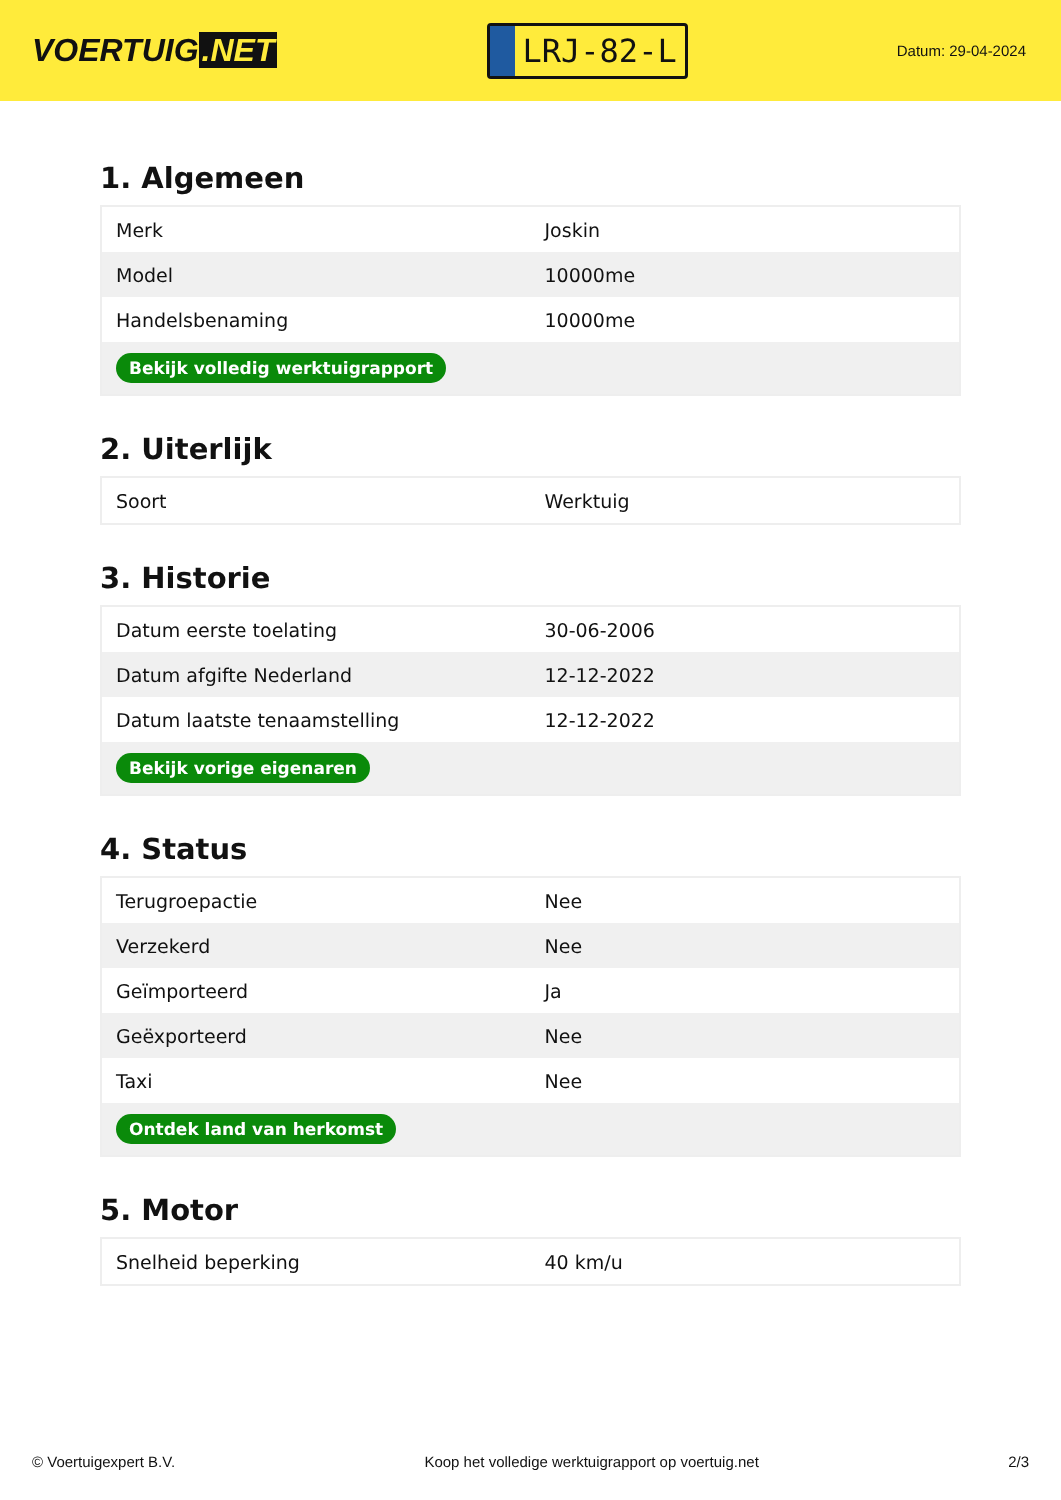VOERTUIG.NET
LRJ-82-L
Datum: 29-04-2024
1. Algemeen
| Merk | Joskin |
| Model | 10000me |
| Handelsbenaming | 10000me |
| Bekijk volledig werktuigrapport | |
2. Uiterlijk
| Soort | Werktuig |
3. Historie
| Datum eerste toelating | 30-06-2006 |
| Datum afgifte Nederland | 12-12-2022 |
| Datum laatste tenaamstelling | 12-12-2022 |
| Bekijk vorige eigenaren | |
4. Status
| Terugroepactie | Nee |
| Verzekerd | Nee |
| Geïmporteerd | Ja |
| Geëxporteerd | Nee |
| Taxi | Nee |
| Ontdek land van herkomst | |
5. Motor
| Snelheid beperking | 40 km/u |
© Voertuigexpert B.V. Koop het volledige werktuigrapport op voertuig.net 2/3